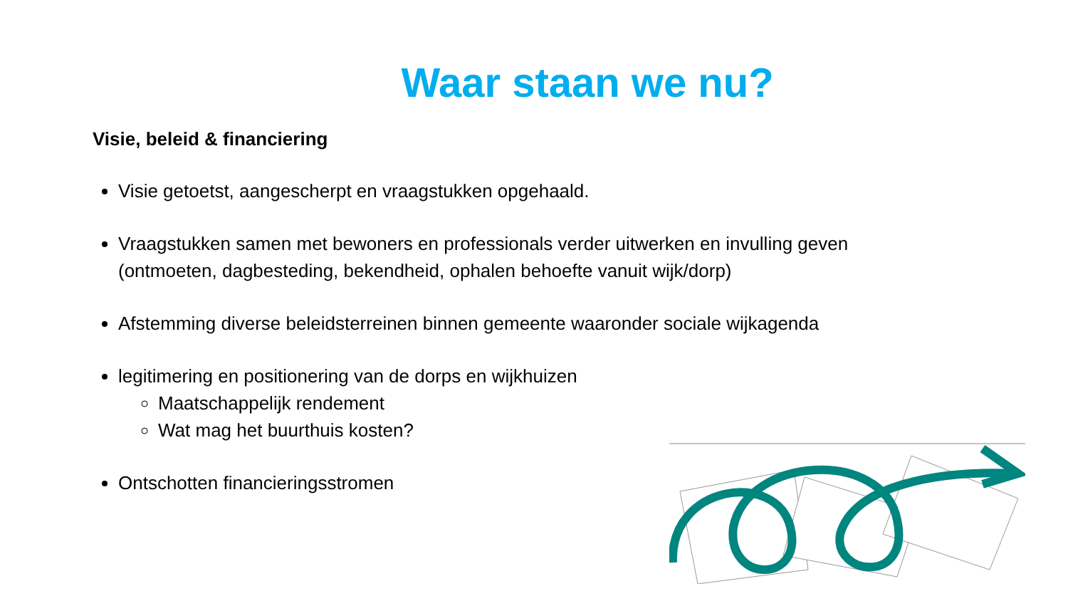Waar staan we nu?
Visie, beleid & financiering
Visie getoetst, aangescherpt en vraagstukken opgehaald.
Vraagstukken samen met bewoners en professionals verder uitwerken en invulling geven (ontmoeten, dagbesteding, bekendheid, ophalen behoefte vanuit wijk/dorp)
Afstemming diverse beleidsterreinen binnen gemeente waaronder sociale wijkagenda
legitimering en positionering van de dorps en wijkhuizen
Maatschappelijk rendement
Wat mag het buurthuis kosten?
Ontschotten financieringsstromen